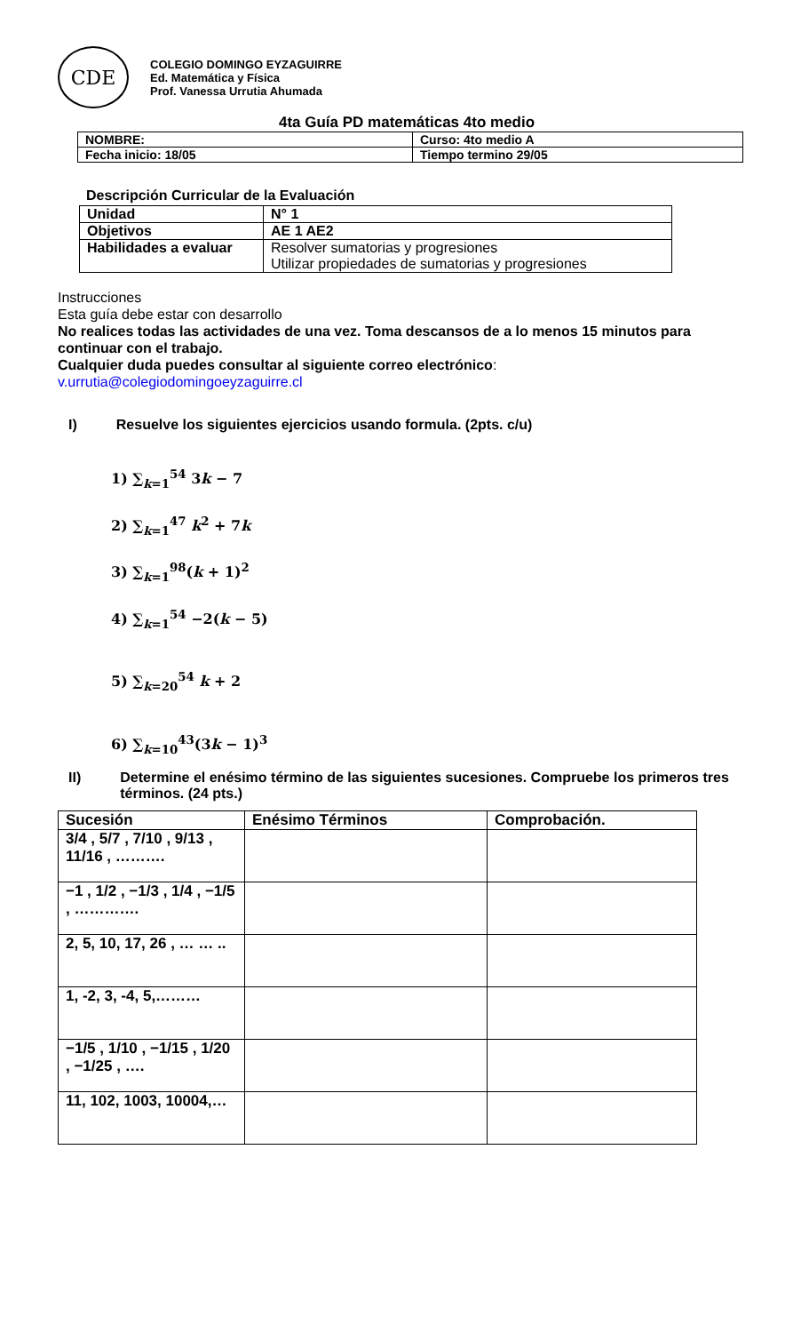CDE
COLEGIO DOMINGO EYZAGUIRRE
Ed. Matemática y Física
Prof. Vanessa Urrutia Ahumada
4ta Guía PD matemáticas 4to medio
| NOMBRE: | Curso: 4to medio A |
| Fecha inicio: 18/05 | Tiempo termino 29/05 |
Descripción Curricular de la Evaluación
| Unidad | N° 1 |
| --- | --- |
| Objetivos | AE 1 AE2 |
| Habilidades a evaluar | Resolver sumatorias y progresiones Utilizar propiedades de sumatorias y progresiones |
Instrucciones
Esta guía debe estar con desarrollo
No realices todas las actividades de una vez. Toma descansos de a lo menos 15 minutos para continuar con el trabajo.
Cualquier duda puedes consultar al siguiente correo electrónico:
v.urrutia@colegiodomingoeyzaguirre.cl
I) Resuelve los siguientes ejercicios usando formula. (2pts. c/u)
1) ∑<sub>k=1</sub><sup>54</sup> 3k − 7
2) ∑<sub>k=1</sub><sup>47</sup> k<sup>2</sup> + 7k
3) ∑<sub>k=1</sub><sup>98</sup>(k + 1)<sup>2</sup>
4) ∑<sub>k=1</sub><sup>54</sup> −2(k − 5)
5) ∑<sub>k=20</sub><sup>54</sup> k + 2
6) ∑<sub>k=10</sub><sup>43</sup>(3k − 1)<sup>3</sup>
II) Determine el enésimo término de las siguientes sucesiones. Compruebe los primeros tres términos. (24 pts.)
| Sucesión | Enésimo Términos | Comprobación. |
| --- | --- | --- |
| 3/4 , 5/7 , 7/10 , 9/13 , 11/16 , ………. | | |
| −1 , 1/2 , −1/3 , 1/4 , −1/5 , …………. | | |
| 2, 5, 10, 17, 26 , … … .. | | |
| 1, -2, 3, -4, 5,……… | | |
| −1/5 , 1/10 , −1/15 , 1/20 , −1/25 , …. | | |
| 11, 102, 1003, 10004,… | | |